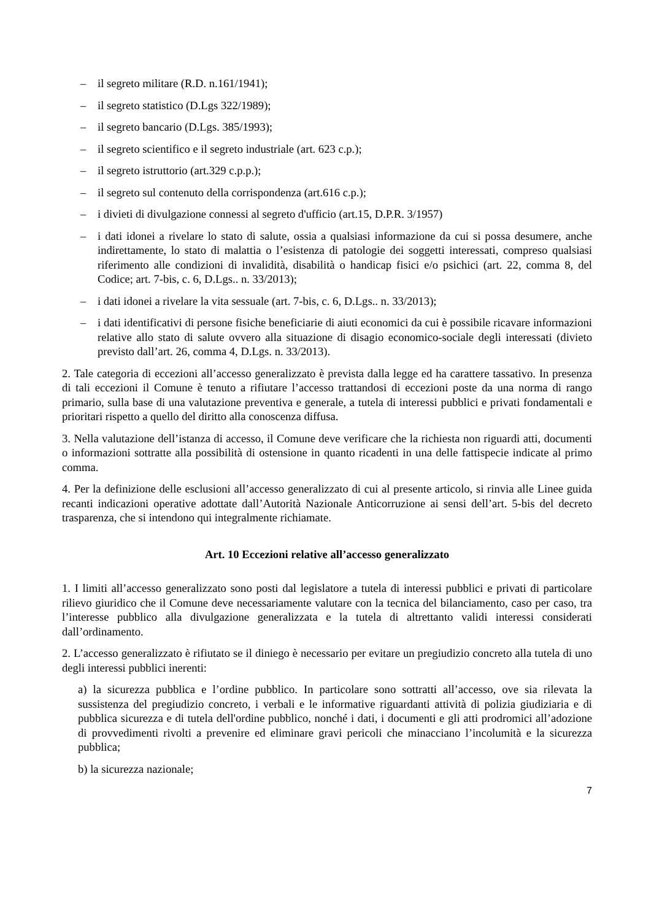– il segreto militare (R.D. n.161/1941);
– il segreto statistico (D.Lgs 322/1989);
– il segreto bancario (D.Lgs. 385/1993);
– il segreto scientifico e il segreto industriale (art. 623 c.p.);
– il segreto istruttorio (art.329 c.p.p.);
– il segreto sul contenuto della corrispondenza (art.616 c.p.);
– i divieti di divulgazione connessi al segreto d'ufficio (art.15, D.P.R. 3/1957)
– i dati idonei a rivelare lo stato di salute, ossia a qualsiasi informazione da cui si possa desumere, anche indirettamente, lo stato di malattia o l’esistenza di patologie dei soggetti interessati, compreso qualsiasi riferimento alle condizioni di invalidità, disabilità o handicap fisici e/o psichici (art. 22, comma 8, del Codice; art. 7-bis, c. 6, D.Lgs.. n. 33/2013);
– i dati idonei a rivelare la vita sessuale (art. 7-bis, c. 6, D.Lgs.. n. 33/2013);
– i dati identificativi di persone fisiche beneficiarie di aiuti economici da cui è possibile ricavare informazioni relative allo stato di salute ovvero alla situazione di disagio economico-sociale degli interessati (divieto previsto dall’art. 26, comma 4, D.Lgs. n. 33/2013).
2. Tale categoria di eccezioni all’accesso generalizzato è prevista dalla legge ed ha carattere tassativo. In presenza di tali eccezioni il Comune è tenuto a rifiutare l’accesso trattandosi di eccezioni poste da una norma di rango primario, sulla base di una valutazione preventiva e generale, a tutela di interessi pubblici e privati fondamentali e prioritari rispetto a quello del diritto alla conoscenza diffusa.
3. Nella valutazione dell’istanza di accesso, il Comune deve verificare che la richiesta non riguardi atti, documenti o informazioni sottratte alla possibilità di ostensione in quanto ricadenti in una delle fattispecie indicate al primo comma.
4. Per la definizione delle esclusioni all’accesso generalizzato di cui al presente articolo, si rinvia alle Linee guida recanti indicazioni operative adottate dall’Autorità Nazionale Anticorruzione ai sensi dell’art. 5-bis del decreto trasparenza, che si intendono qui integralmente richiamate.
Art. 10 Eccezioni relative all’accesso generalizzato
1. I limiti all’accesso generalizzato sono posti dal legislatore a tutela di interessi pubblici e privati di particolare rilievo giuridico che il Comune deve necessariamente valutare con la tecnica del bilanciamento, caso per caso, tra l’interesse pubblico alla divulgazione generalizzata e la tutela di altrettanto validi interessi considerati dall’ordinamento.
2. L’accesso generalizzato è rifiutato se il diniego è necessario per evitare un pregiudizio concreto alla tutela di uno degli interessi pubblici inerenti:
a) la sicurezza pubblica e l’ordine pubblico. In particolare sono sottratti all’accesso, ove sia rilevata la sussistenza del pregiudizio concreto, i verbali e le informative riguardanti attività di polizia giudiziaria e di pubblica sicurezza e di tutela dell'ordine pubblico, nonché i dati, i documenti e gli atti prodromici all’adozione di provvedimenti rivolti a prevenire ed eliminare gravi pericoli che minacciano l’incolumità e la sicurezza pubblica;
b) la sicurezza nazionale;
7